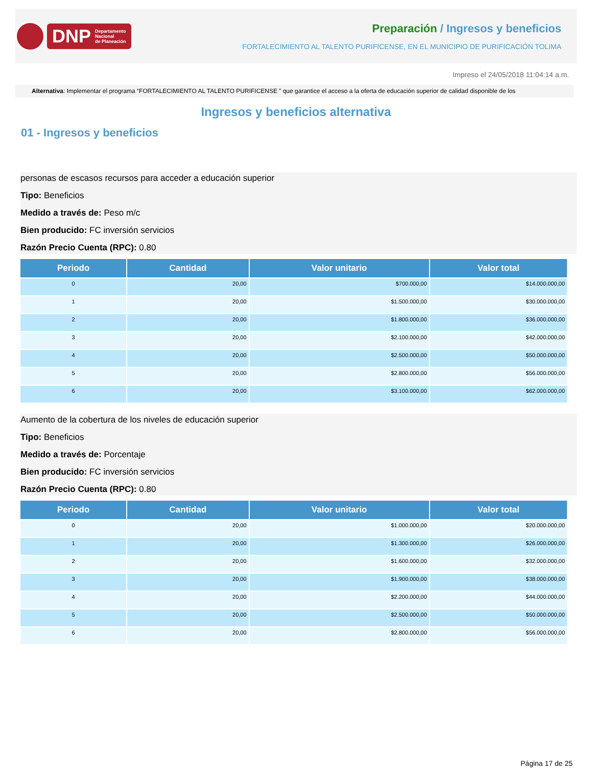DNP Departamento
Nacional
de Planeación
Preparación / Ingresos y beneficios
FORTALECIMIENTO AL TALENTO PURIFICENSE, EN EL MUNICIPIO DE PURIFICACIÓN TOLIMA
Impreso el 24/05/2018 11:04:14 a.m.
Alternativa: Implementar el programa “FORTALECIMIENTO AL TALENTO PURIFICENSE ” que garantice el acceso a la oferta de educación superior de calidad disponible de los
Ingresos y beneficios alternativa
01 - Ingresos y beneficios
personas de escasos recursos para acceder a educación superior
Tipo: Beneficios
Medido a través de: Peso m/c
Bien producido: FC inversión servicios
Razón Precio Cuenta (RPC): 0.80
| Periodo | Cantidad | Valor unitario | Valor total |
| --- | --- | --- | --- |
| 0 | 20,00 | $700.000,00 | $14.000.000,00 |
| 1 | 20,00 | $1.500.000,00 | $30.000.000,00 |
| 2 | 20,00 | $1.800.000,00 | $36.000.000,00 |
| 3 | 20,00 | $2.100.000,00 | $42.000.000,00 |
| 4 | 20,00 | $2.500.000,00 | $50.000.000,00 |
| 5 | 20,00 | $2.800.000,00 | $56.000.000,00 |
| 6 | 20,00 | $3.100.000,00 | $62.000.000,00 |
Aumento de la cobertura de los niveles de educación superior
Tipo: Beneficios
Medido a través de: Porcentaje
Bien producido: FC inversión servicios
Razón Precio Cuenta (RPC): 0.80
| Periodo | Cantidad | Valor unitario | Valor total |
| --- | --- | --- | --- |
| 0 | 20,00 | $1.000.000,00 | $20.000.000,00 |
| 1 | 20,00 | $1.300.000,00 | $26.000.000,00 |
| 2 | 20,00 | $1.600.000,00 | $32.000.000,00 |
| 3 | 20,00 | $1.900.000,00 | $38.000.000,00 |
| 4 | 20,00 | $2.200.000,00 | $44.000.000,00 |
| 5 | 20,00 | $2.500.000,00 | $50.000.000,00 |
| 6 | 20,00 | $2.800.000,00 | $56.000.000,00 |
Página 17 de 25